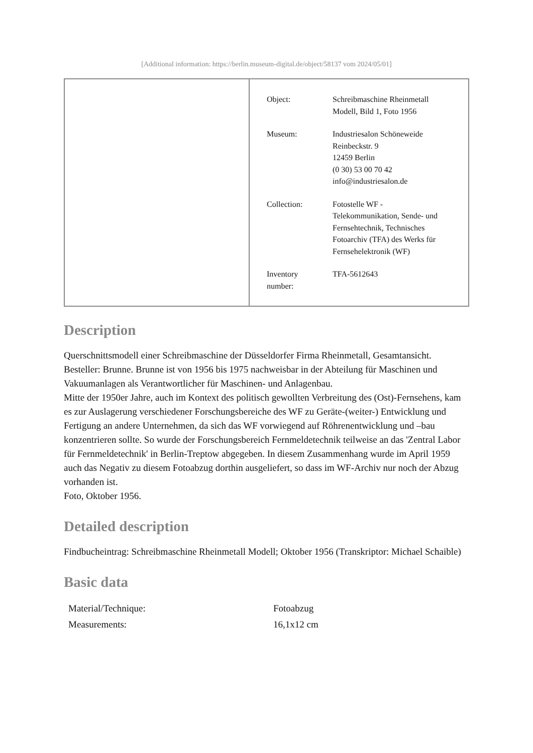[Additional information: https://berlin.museum-digital.de/object/58137 vom 2024/05/01]
| | / Object: / Schreibmaschine Rheinmetall Modell, Bild 1, Foto 1956 / / Museum: / Industriesalon Schöneweide Reinbeckstr. 9 12459 Berlin (0 30) 53 00 70 42 info@industriesalon.de / / Collection: / Fotostelle WF - Telekommunikation, Sende- und Fernsehtechnik, Technisches Fotoarchiv (TFA) des Werks für Fernsehelektronik (WF) / / Inventory number: / TFA-5612643 / |
Description
Querschnittsmodell einer Schreibmaschine der Düsseldorfer Firma Rheinmetall, Gesamtansicht.
Besteller: Brunne. Brunne ist von 1956 bis 1975 nachweisbar in der Abteilung für Maschinen und Vakuumanlagen als Verantwortlicher für Maschinen- und Anlagenbau.
Mitte der 1950er Jahre, auch im Kontext des politisch gewollten Verbreitung des (Ost)-Fernsehens, kam es zur Auslagerung verschiedener Forschungsbereiche des WF zu Geräte-(weiter-) Entwicklung und Fertigung an andere Unternehmen, da sich das WF vorwiegend auf Röhrenentwicklung und –bau konzentrieren sollte. So wurde der Forschungsbereich Fernmeldetechnik teilweise an das 'Zentral Labor für Fernmeldetechnik' in Berlin-Treptow abgegeben. In diesem Zusammenhang wurde im April 1959 auch das Negativ zu diesem Fotoabzug dorthin ausgeliefert, so dass im WF-Archiv nur noch der Abzug vorhanden ist.
Foto, Oktober 1956.
Detailed description
Findbucheintrag: Schreibmaschine Rheinmetall Modell; Oktober 1956 (Transkriptor: Michael Schaible)
Basic data
| Material/Technique: | Fotoabzug |
| Measurements: | 16,1x12 cm |